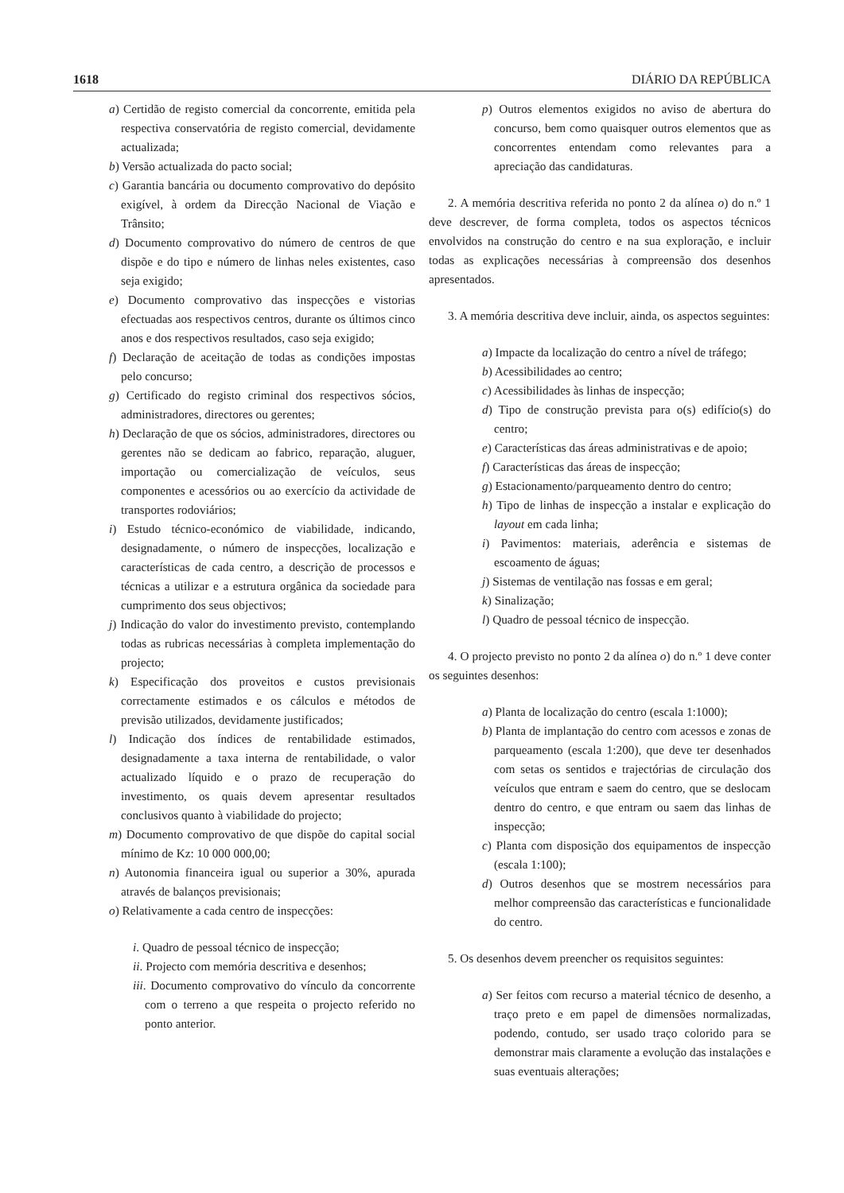1618 DIÁRIO DA REPÚBLICA
a) Certidão de registo comercial da concorrente, emitida pela respectiva conservatória de registo comercial, devidamente actualizada;
b) Versão actualizada do pacto social;
c) Garantia bancária ou documento comprovativo do depósito exigível, à ordem da Direcção Nacional de Viação e Trânsito;
d) Documento comprovativo do número de centros de que dispõe e do tipo e número de linhas neles existentes, caso seja exigido;
e) Documento comprovativo das inspecções e vistorias efectuadas aos respectivos centros, durante os últimos cinco anos e dos respectivos resultados, caso seja exigido;
f) Declaração de aceitação de todas as condições impostas pelo concurso;
g) Certificado do registo criminal dos respectivos sócios, administradores, directores ou gerentes;
h) Declaração de que os sócios, administradores, directores ou gerentes não se dedicam ao fabrico, reparação, aluguer, importação ou comercialização de veículos, seus componentes e acessórios ou ao exercício da actividade de transportes rodoviários;
i) Estudo técnico-económico de viabilidade, indicando, designadamente, o número de inspecções, localização e características de cada centro, a descrição de processos e técnicas a utilizar e a estrutura orgânica da sociedade para cumprimento dos seus objectivos;
j) Indicação do valor do investimento previsto, contemplando todas as rubricas necessárias à completa implementação do projecto;
k) Especificação dos proveitos e custos previsionais correctamente estimados e os cálculos e métodos de previsão utilizados, devidamente justificados;
l) Indicação dos índices de rentabilidade estimados, designadamente a taxa interna de rentabilidade, o valor actualizado líquido e o prazo de recuperação do investimento, os quais devem apresentar resultados conclusivos quanto à viabilidade do projecto;
m) Documento comprovativo de que dispõe do capital social mínimo de Kz: 10 000 000,00;
n) Autonomia financeira igual ou superior a 30%, apurada através de balanços previsionais;
o) Relativamente a cada centro de inspecções:
i. Quadro de pessoal técnico de inspecção;
ii. Projecto com memória descritiva e desenhos;
iii. Documento comprovativo do vínculo da concorrente com o terreno a que respeita o projecto referido no ponto anterior.
p) Outros elementos exigidos no aviso de abertura do concurso, bem como quaisquer outros elementos que as concorrentes entendam como relevantes para a apreciação das candidaturas.
2. A memória descritiva referida no ponto 2 da alínea o) do n.º 1 deve descrever, de forma completa, todos os aspectos técnicos envolvidos na construção do centro e na sua exploração, e incluir todas as explicações necessárias à compreensão dos desenhos apresentados.
3. A memória descritiva deve incluir, ainda, os aspectos seguintes:
a) Impacte da localização do centro a nível de tráfego;
b) Acessibilidades ao centro;
c) Acessibilidades às linhas de inspecção;
d) Tipo de construção prevista para o(s) edifício(s) do centro;
e) Características das áreas administrativas e de apoio;
f) Características das áreas de inspecção;
g) Estacionamento/parqueamento dentro do centro;
h) Tipo de linhas de inspecção a instalar e explicação do layout em cada linha;
i) Pavimentos: materiais, aderência e sistemas de escoamento de águas;
j) Sistemas de ventilação nas fossas e em geral;
k) Sinalização;
l) Quadro de pessoal técnico de inspecção.
4. O projecto previsto no ponto 2 da alínea o) do n.º 1 deve conter os seguintes desenhos:
a) Planta de localização do centro (escala 1:1000);
b) Planta de implantação do centro com acessos e zonas de parqueamento (escala 1:200), que deve ter desenhados com setas os sentidos e trajectórias de circulação dos veículos que entram e saem do centro, que se deslocam dentro do centro, e que entram ou saem das linhas de inspecção;
c) Planta com disposição dos equipamentos de inspecção (escala 1:100);
d) Outros desenhos que se mostrem necessários para melhor compreensão das características e funcionalidade do centro.
5. Os desenhos devem preencher os requisitos seguintes:
a) Ser feitos com recurso a material técnico de desenho, a traço preto e em papel de dimensões normalizadas, podendo, contudo, ser usado traço colorido para se demonstrar mais claramente a evolução das instalações e suas eventuais alterações;